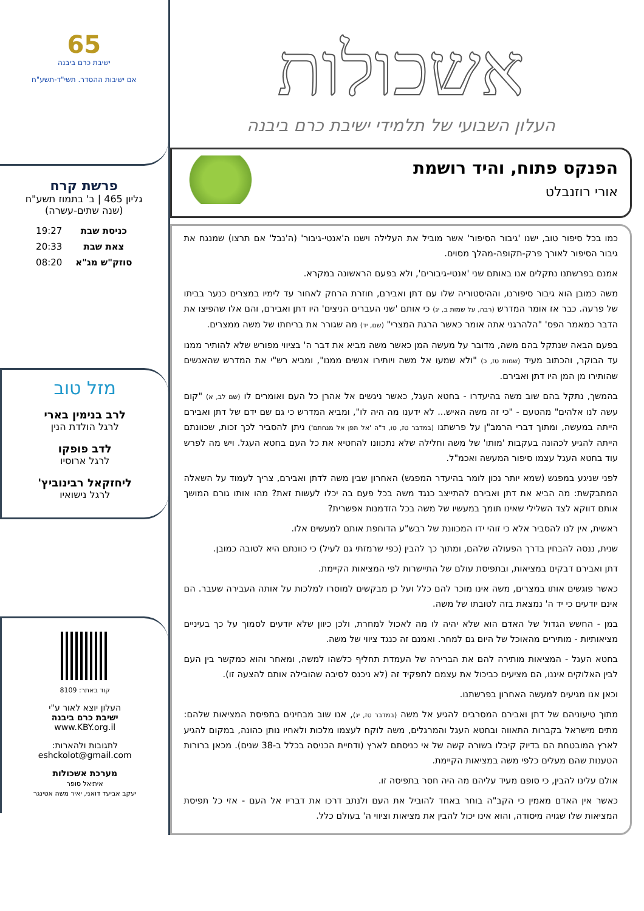אשכולות
העלון השבועי של תלמידי ישיבת כרם ביבנה
הפנקס פתוח, והיד רושמת
אורי רוזנבלט
כמו בכל סיפור טוב, ישנו 'גיבור הסיפור' אשר מוביל את העלילה וישנו ה'אנטי-גיבור' (ה'נבל' אם תרצו) שמנגח את גיבור הסיפור לאורך פרק-תקופה-מהלך מסוים.
אמנם בפרשתנו נתקלים אנו באותם שני 'אנטי-גיבורים', ולא בפעם הראשונה במקרא.
משה כמובן הוא גיבור סיפורנו, וההיסטוריה שלו עם דתן ואבירם, חוזרת הרחק לאחור עד לימיו במצרים כנער בביתו של פרעה. כבר אז אומר המדרש (רבה, על שמות ב, יג) כי אותם 'שני העברים הניצים' היו דתן ואבירם, והם אלו שהפיצו את הדבר כמאמר הפס' "הלהרגני אתה אומר כאשר הרגת המצרי" (שם, יד) מה שגורר את בריחתו של משה ממצרים.
בפעם הבאה שנתקל בהם משה, מדובר על מעשה המן כאשר משה מביא את דבר ה' בציווי מפורש שלא להותיר ממנו עד הבוקר, והכתוב מעיד (שמות טז, כ) "ולא שמעו אל משה ויותירו אנשים ממנו", ומביא רש"י את המדרש שהאנשים שהותירו מן המן היו דתן ואבירם.
בהמשך, נתקל בהם שוב משה בהיעדרו - בחטא העגל, כאשר ניגשים אל אהרן כל העם ואומרים לו (שם לב, א) "קום עשה לנו אלהים" מהטעם - "כי זה משה האיש... לא ידענו מה היה לו", ומביא המדרש כי גם שם ידם של דתן ואבירם הייתה במעשה, ומתוך דברי הרמב"ן על פרשתנו (במדבר טז, טו, ד"ה 'אל תפן אל מנחתם') ניתן להסביר לכך זכות, שכוונתם הייתה להגיע לכהונה בעקבות 'מותו' של משה וחלילה שלא נתכוונו להחטיא את כל העם בחטא העגל. ויש מה לפרש עוד בחטא העגל עצמו סיפור המעשה ואכמ"ל.
לפני שניגע במפגש (שמא יותר נכון לומר בהיעדר המפגש) האחרון שבין משה לדתן ואבירם, צריך לעמוד על השאלה המתבקשת: מה הביא את דתן ואבירם להתייצב כנגד משה בכל פעם בה יכלו לעשות זאת? מהו אותו גורם המושך אותם דווקא לצד השלילי שאינו תומך במעשיו של משה בכל הזדמנות אפשרית?
ראשית, אין לנו להסביר אלא כי זוהי ידו המכוונת של רבש"ע הדוחפת אותם למעשים אלו.
שנית, ננסה להבחין בדרך הפעולה שלהם, ומתוך כך להבין (כפי שרמזתי גם לעיל) כי כוונתם היא לטובה כמובן.
דתן ואבירם דבקים במציאות, ובתפיסת עולם של התיישרות לפי המציאות הקיימת.
כאשר פוגשים אותו במצרים, משה אינו מוכר להם כלל ועל כן מבקשים למוסרו למלכות על אותה העבירה שעבר. הם אינם יודעים כי יד ה' נמצאת בזה לטובתו של משה.
במן - החשש הגדול של האדם הוא שלא יהיה לו מה לאכול למחרת, ולכן כיוון שלא יודעים לסמוך על כך בעיניים מציאותיות - מותירים מהאוכל של היום גם למחר. ואמנם זה כנגד ציווי של משה.
בחטא העגל - המציאות מותירה להם את הברירה של העמדת תחליף כלשהו למשה, ומאחר והוא כמקשר בין העם לבין האלוקים איננו, הם מציעים כביכול את עצמם לתפקיד זה (לא ניכנס לסיבה שהובילה אותם להצעה זו).
וכאן אנו מגיעים למעשה האחרון בפרשתנו.
מתוך טיעוניהם של דתן ואבירם המסרבים להגיע אל משה (במדבר טז, יג), אנו שוב מבחינים בתפיסת המציאות שלהם: מתים מישראל בקברות התאווה ובחטא העגל והמרגלים, משה לוקח לעצמו מלכות ולאחיו נותן כהונה, במקום להגיע לארץ המובטחת הם בדיוק קיבלו בשורה קשה של אי כניסתם לארץ (ודחיית הכניסה בכלל ב-38 שנים). מכאן ברורות הטענות שהם מעלים כלפי משה במציאות הקיימת.
אולם עלינו להבין, כי סופם מעיד עליהם מה היה חסר בתפיסה זו.
כאשר אין האדם מאמין כי הקב"ה בוחר באחד להוביל את העם ולנתב דרכו את דבריו אל העם - אזי כל תפיסת המציאות שלו שגויה מיסודה, והוא אינו יכול להבין את מציאות וציווי ה' בעולם כלל.
65
ישיבת כרם ביבנה
אם ישיבות ההסדר. תשי"ד-תשע"ח
פרשת קרח
גליון 465 | ב' בתמוז תשע"ח
(שנה שתים-עשרה)
| כניסת שבת | 19:27 |
| צאת שבת | 20:33 |
| סוזק"ש מג"א | 08:20 |
מזל טוב
לרב בנימין בארי
לרגל הולדת הנין
לדב פופקו
לרגל ארוסיו
ליחזקאל רבינוביץ'
לרגל נישואיו
קוד באתר: 8109
העלון יוצא לאור ע"י
ישיבת כרם ביבנה
www.KBY.org.il
לתגובות ולהארות:
eshckolot@gmail.com
מערכת אשכולות
איתיאל סופר
יעקב אביעד דואני, יאיר משה אטינגר